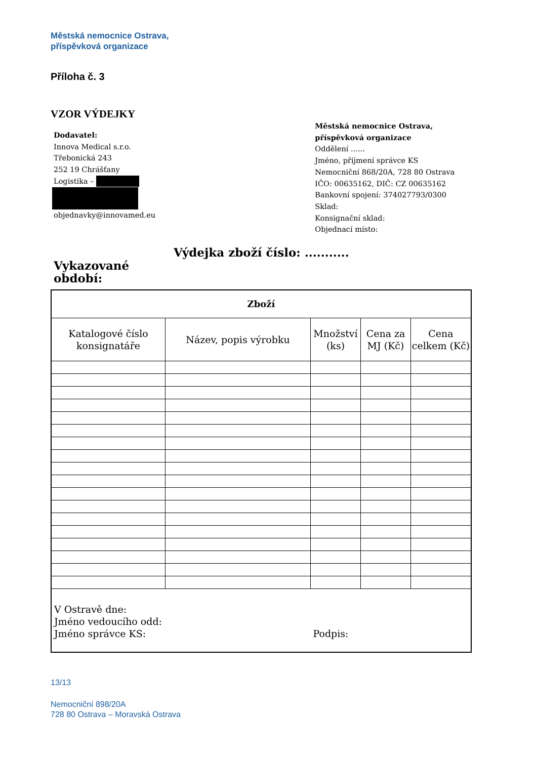Městská nemocnice Ostrava,
příspěvková organizace
Příloha č. 3
VZOR VÝDEJKY
Dodavatel:
Innova Medical s.r.o.
Třebonická 243
252 19 Chrášťany
Logistika –
objednavky@innovamed.eu
Městská nemocnice Ostrava,
příspěvková organizace
Oddělení ......
Jméno, příjmení správce KS
Nemocniční 868/20A, 728 80 Ostrava
IČO: 00635162, DIČ: CZ 00635162
Bankovní spojení: 374027793/0300
Sklad:
Konsignační sklad:
Objednací místo:
Výdejka zboží číslo: ...........
Vykazované období:
| Zboží | | | | |
| --- | --- | --- | --- | --- |
| Katalogové číslo konsignatáře | Název, popis výrobku | Množství (ks) | Cena za MJ (Kč) | Cena celkem (Kč) |
| V Ostravě dne: Jméno vedoucího odd: Jméno správce KS: | | Podpis: | | |
13/13
Nemocniční 898/20A
728 80 Ostrava – Moravská Ostrava